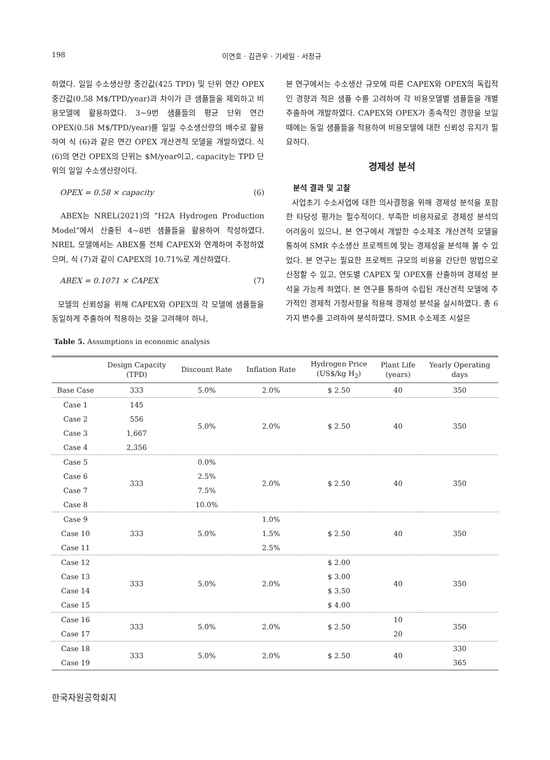198 이연호 · 김관우 · 기세일 · 서정규
하였다. 일일 수소생산량 중간값(425 TPD) 및 단위 연간 OPEX 중간값(0.58 M$/TPD/year)과 차이가 큰 샘플들을 제외하고 비용모델에 활용하였다. 3~9번 샘플들의 평균 단위 연간 OPEX(0.58 M$/TPD/year)를 일일 수소생산량의 배수로 활용하여 식 (6)과 같은 연간 OPEX 개산견적 모델을 개발하였다. 식 (6)의 연간 OPEX의 단위는 $M/year이고, capacity는 TPD 단위의 일일 수소생산량이다.
OPEX = 0.58 × capacity (6)
ABEX는 NREL(2021)의 “H2A Hydrogen Production Model”에서 산출된 4~8번 샘플들을 활용하여 작성하였다. NREL 모델에서는 ABEX를 전체 CAPEX와 연계하여 추정하였으며, 식 (7)과 같이 CAPEX의 10.71%로 계산하였다.
ABEX = 0.1071 × CAPEX (7)
모델의 신뢰성을 위해 CAPEX와 OPEX의 각 모델에 샘플들을 동일하게 추출하여 적용하는 것을 고려해야 하나,
본 연구에서는 수소생산 규모에 따른 CAPEX와 OPEX의 독립적인 경향과 적은 샘플 수를 고려하여 각 비용모델별 샘플들을 개별 추출하여 개발하였다. CAPEX와 OPEX가 종속적인 경향을 보일 때에는 동일 샘플들을 적용하여 비용모델에 대한 신뢰성 유지가 필요하다.
경제성 분석
분석 결과 및 고찰
사업초기 수소사업에 대한 의사결정을 위해 경제성 분석을 포함한 타당성 평가는 필수적이다. 부족한 비용자료로 경제성 분석의 어려움이 있으나, 본 연구에서 개발한 수소제조 개산견적 모델을 통하여 SMR 수소생산 프로젝트에 맞는 경제성을 분석해 볼 수 있었다. 본 연구는 필요한 프로젝트 규모의 비용을 간단한 방법으로 산정할 수 있고, 연도별 CAPEX 및 OPEX를 산출하여 경제성 분석을 가능케 하였다. 본 연구를 통하여 수립된 개산견적 모델에 추가적인 경제적 가정사항을 적용해 경제성 분석을 실시하였다. 총 6가지 변수를 고려하여 분석하였다. SMR 수소제조 시설은
Table 5. Assumptions in economic analysis
| | Design Capacity (TPD) | Discount Rate | Inflation Rate | Hydrogen Price (US$/kg H<sub>2</sub>) | Plant Life (years) | Yearly Operating days |
| --- | --- | --- | --- | --- | --- | --- |
| Base Case | 333 | 5.0% | 2.0% | $ 2.50 | 40 | 350 |
| Case 1 | 145 | 5.0% | 2.0% | $ 2.50 | 40 | 350 |
| Case 2 | 556 | | | | | |
| Case 3 | 1,667 | | | | | |
| Case 4 | 2,356 | | | | | |
| Case 5 | 333 | 0.0% | 2.0% | $ 2.50 | 40 | 350 |
| Case 6 | | 2.5% | | | | |
| Case 7 | | 7.5% | | | | |
| Case 8 | | 10.0% | | | | |
| Case 9 | 333 | 5.0% | 1.0% | $ 2.50 | 40 | 350 |
| Case 10 | | | 1.5% | | | |
| Case 11 | | | 2.5% | | | |
| Case 12 | 333 | 5.0% | 2.0% | $ 2.00 | 40 | 350 |
| Case 13 | | | | $ 3.00 | | |
| Case 14 | | | | $ 3.50 | | |
| Case 15 | | | | $ 4.00 | | |
| Case 16 | 333 | 5.0% | 2.0% | $ 2.50 | 10 | 350 |
| Case 17 | | | | | 20 | |
| Case 18 | 333 | 5.0% | 2.0% | $ 2.50 | 40 | 330 |
| Case 19 | | | | | | 365 |
한국자원공학회지